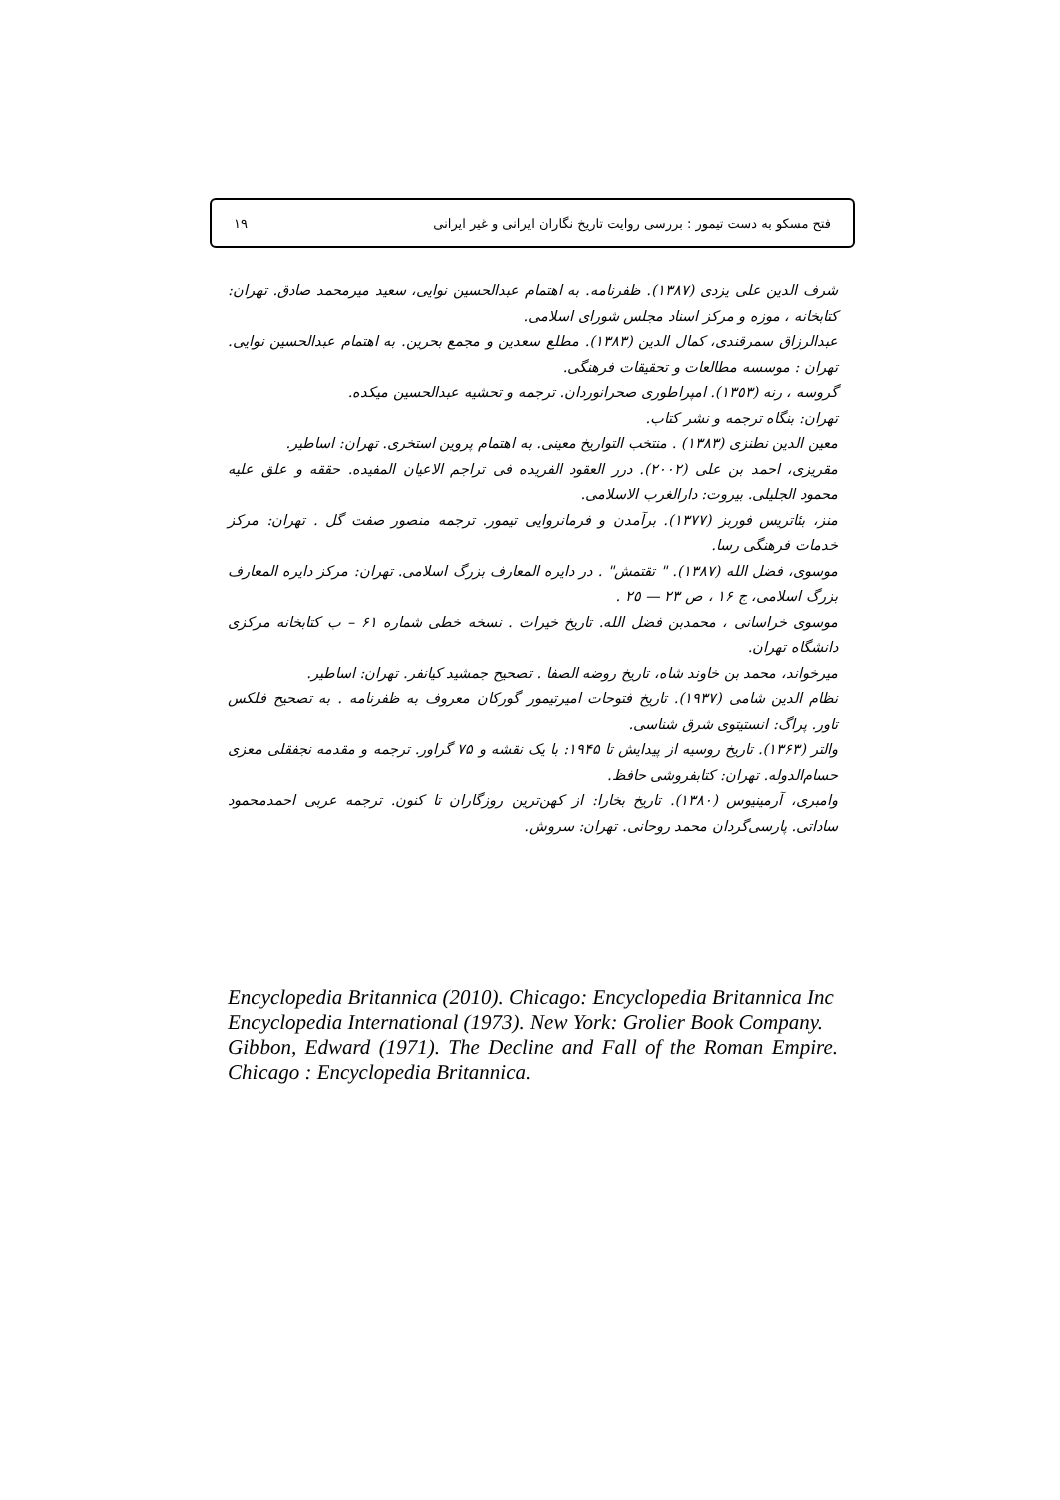فتح مسکو به دست تیمور : بررسی روایت تاریخ نگاران ایرانی و غیر ایرانی ١٩
شرف الدین علی یزدی (١٣٨٧). ظفرنامه. به اهتمام عبدالحسین نوایی، سعید میرمحمد صادق. تهران: کتابخانه ، موزه و مرکز اسناد مجلس شورای اسلامی.
عبدالرزاق سمرقندی، کمال الدین (١٣٨٣). مطلع سعدین و مجمع بحرین. به اهتمام عبدالحسین نوایی. تهران : موسسه مطالعات و تحقیقات فرهنگی.
گروسه ، رنه (١٣٥٣). امپراطوری صحرانوردان. ترجمه و تحشیه عبدالحسین میکده.
تهران: بنگاه ترجمه و نشر کتاب.
معین الدین نطنزی (١٣٨٣) . منتخب التواریخ معینی. به اهتمام پروین استخری. تهران: اساطیر.
مقریزی، احمد بن علی (٢٠٠٢). درر العقود الفریده فی تراجم الاعیان المفیده. حققه و علق علیه محمود الجلیلی. بیروت: دارالغرب الاسلامی.
منز، بئاتریس فوربز (١٣٧٧). برآمدن و فرمانروایی تیمور. ترجمه منصور صفت گل . تهران: مرکز خدمات فرهنگی رسا.
موسوی، فضل الله (١٣٨٧). " تقتمش" . در دایره المعارف بزرگ اسلامی. تهران: مرکز دایره المعارف بزرگ اسلامی، ج ١۶ ، ص ٢٣ — ٢٥ .
موسوی خراسانی ، محمدبن فضل الله. تاریخ خیرات . نسخه خطی شماره ۶١ – ب کتابخانه مرکزی دانشگاه تهران.
میرخواند، محمد بن خاوند شاه، تاریخ روضه الصفا . تصحیح جمشید کیانفر. تهران: اساطیر.
نظام الدین شامی (١٩٣٧). تاریخ فتوحات امیرتیمور گورکان معروف به ظفرنامه . به تصحیح فلکس تاور. پراگ: انستیتوی شرق شناسی.
والتر (١٣۶٣). تاریخ روسیه از پیدایش تا ١٩۴۵: با یک نقشه و ٧۵ گراور. ترجمه و مقدمه نجفقلی معزی حسام‌الدوله. تهران: کتابفروشی حافظ.
وامبری، آرمینیوس (١٣٨٠). تاریخ بخارا: از کهن‌ترین روزگاران تا کنون. ترجمه عربی احمدمحمود ساداتی. پارسی‌گردان محمد روحانی. تهران: سروش.
Encyclopedia Britannica (2010). Chicago: Encyclopedia Britannica Inc
Encyclopedia International (1973). New York: Grolier Book Company.
Gibbon, Edward (1971). The Decline and Fall of the Roman Empire. Chicago : Encyclopedia Britannica.